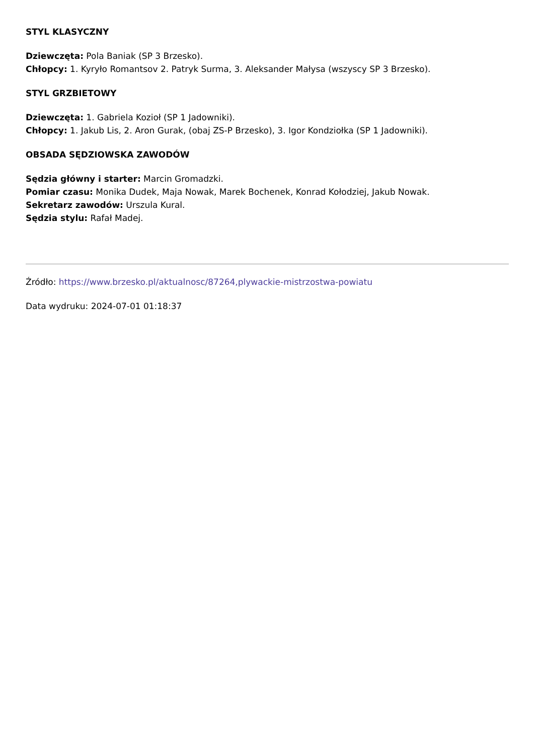STYL KLASYCZNY
Dziewczęta: Pola Baniak (SP 3 Brzesko).
Chłopcy: 1. Kyryło Romantsov 2. Patryk Surma, 3. Aleksander Małysa (wszyscy SP 3 Brzesko).
STYL GRZBIETOWY
Dziewczęta: 1. Gabriela Kozioł (SP 1 Jadowniki).
Chłopcy: 1. Jakub Lis, 2. Aron Gurak, (obaj ZS-P Brzesko), 3. Igor Kondziołka (SP 1 Jadowniki).
OBSADA SĘDZIOWSKA ZAWODÓW
Sędzia główny i starter: Marcin Gromadzki.
Pomiar czasu: Monika Dudek, Maja Nowak, Marek Bochenek, Konrad Kołodziej, Jakub Nowak.
Sekretarz zawodów: Urszula Kural.
Sędzia stylu: Rafał Madej.
Źródło: https://www.brzesko.pl/aktualnosc/87264,plywackie-mistrzostwa-powiatu
Data wydruku: 2024-07-01 01:18:37